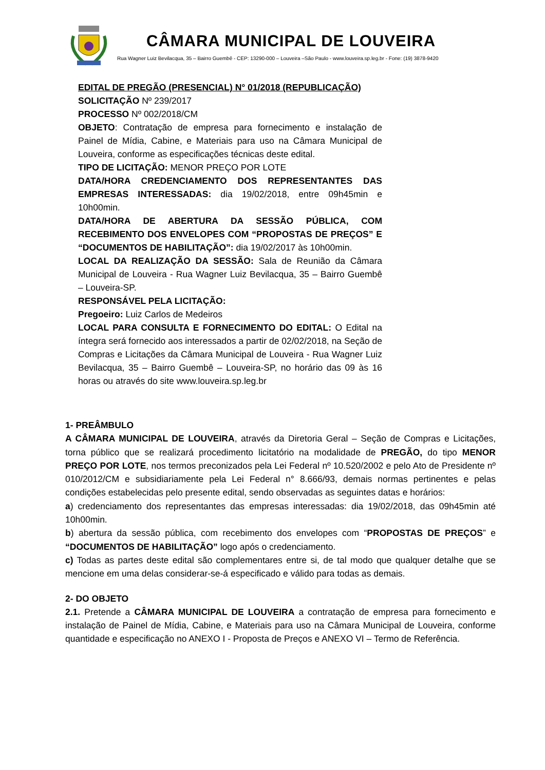CÂMARA MUNICIPAL DE LOUVEIRA
Rua Wagner Luiz Bevilacqua, 35 – Bairro Guembê - CEP: 13290-000 – Louveira –São Paulo - www.louveira.sp.leg.br - Fone: (19) 3878-9420
EDITAL DE PREGÃO (PRESENCIAL) N° 01/2018 (REPUBLICAÇÃO)
SOLICITAÇÃO Nº 239/2017
PROCESSO Nº 002/2018/CM
OBJETO: Contratação de empresa para fornecimento e instalação de Painel de Mídia, Cabine, e Materiais para uso na Câmara Municipal de Louveira, conforme as especificações técnicas deste edital.
TIPO DE LICITAÇÃO: MENOR PREÇO POR LOTE
DATA/HORA CREDENCIAMENTO DOS REPRESENTANTES DAS EMPRESAS INTERESSADAS: dia 19/02/2018, entre 09h45min e 10h00min.
DATA/HORA DE ABERTURA DA SESSÃO PÚBLICA, COM RECEBIMENTO DOS ENVELOPES COM “PROPOSTAS DE PREÇOS” E “DOCUMENTOS DE HABILITAÇÃO”: dia 19/02/2017 às 10h00min.
LOCAL DA REALIZAÇÃO DA SESSÃO: Sala de Reunião da Câmara Municipal de Louveira - Rua Wagner Luiz Bevilacqua, 35 – Bairro Guembê – Louveira-SP.
RESPONSÁVEL PELA LICITAÇÃO:
Pregoeiro: Luiz Carlos de Medeiros
LOCAL PARA CONSULTA E FORNECIMENTO DO EDITAL: O Edital na íntegra será fornecido aos interessados a partir de 02/02/2018, na Seção de Compras e Licitações da Câmara Municipal de Louveira - Rua Wagner Luiz Bevilacqua, 35 – Bairro Guembê – Louveira-SP, no horário das 09 às 16 horas ou através do site www.louveira.sp.leg.br
1- PREÂMBULO
A CÂMARA MUNICIPAL DE LOUVEIRA, através da Diretoria Geral – Seção de Compras e Licitações, torna público que se realizará procedimento licitatório na modalidade de PREGÃO, do tipo MENOR PREÇO POR LOTE, nos termos preconizados pela Lei Federal nº 10.520/2002 e pelo Ato de Presidente nº 010/2012/CM e subsidiariamente pela Lei Federal n° 8.666/93, demais normas pertinentes e pelas condições estabelecidas pelo presente edital, sendo observadas as seguintes datas e horários:
a) credenciamento dos representantes das empresas interessadas: dia 19/02/2018, das 09h45min até 10h00min.
b) abertura da sessão pública, com recebimento dos envelopes com “PROPOSTAS DE PREÇOS” e “DOCUMENTOS DE HABILITAÇÃO” logo após o credenciamento.
c) Todas as partes deste edital são complementares entre si, de tal modo que qualquer detalhe que se mencione em uma delas considerar-se-á especificado e válido para todas as demais.
2- DO OBJETO
2.1. Pretende a CÂMARA MUNICIPAL DE LOUVEIRA a contratação de empresa para fornecimento e instalação de Painel de Mídia, Cabine, e Materiais para uso na Câmara Municipal de Louveira, conforme quantidade e especificação no ANEXO I - Proposta de Preços e ANEXO VI – Termo de Referência.